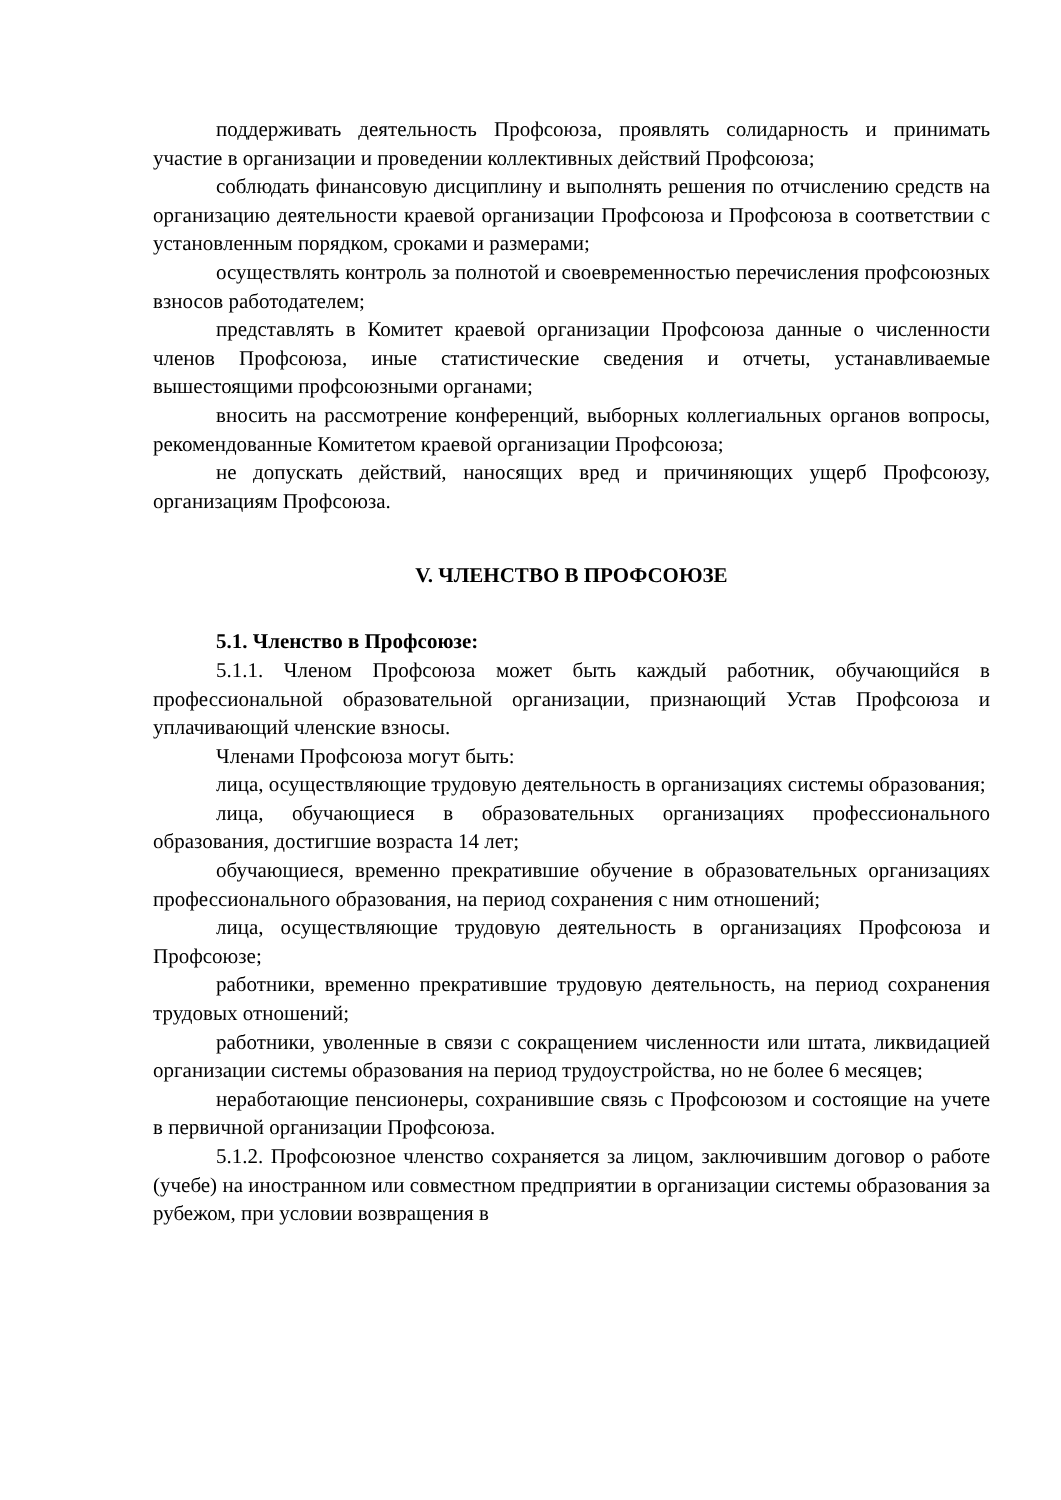поддерживать деятельность Профсоюза, проявлять солидарность и принимать участие в организации и проведении коллективных действий Профсоюза;
соблюдать финансовую дисциплину и выполнять решения по отчислению средств на организацию деятельности краевой организации Профсоюза и Профсоюза в соответствии с установленным порядком, сроками и размерами;
осуществлять контроль за полнотой и своевременностью перечисления профсоюзных взносов работодателем;
представлять в Комитет краевой организации Профсоюза данные о численности членов Профсоюза, иные статистические сведения и отчеты, устанавливаемые вышестоящими профсоюзными органами;
вносить на рассмотрение конференций, выборных коллегиальных органов вопросы, рекомендованные Комитетом краевой организации Профсоюза;
не допускать действий, наносящих вред и причиняющих ущерб Профсоюзу, организациям Профсоюза.
V. ЧЛЕНСТВО В ПРОФСОЮЗЕ
5.1. Членство в Профсоюзе:
5.1.1. Членом Профсоюза может быть каждый работник, обучающийся в профессиональной образовательной организации, признающий Устав Профсоюза и уплачивающий членские взносы.
Членами Профсоюза могут быть:
лица, осуществляющие трудовую деятельность в организациях системы образования;
лица, обучающиеся в образовательных организациях профессионального образования, достигшие возраста 14 лет;
обучающиеся, временно прекратившие обучение в образовательных организациях профессионального образования, на период сохранения с ним отношений;
лица, осуществляющие трудовую деятельность в организациях Профсоюза и Профсоюзе;
работники, временно прекратившие трудовую деятельность, на период сохранения трудовых отношений;
работники, уволенные в связи с сокращением численности или штата, ликвидацией организации системы образования на период трудоустройства, но не более 6 месяцев;
неработающие пенсионеры, сохранившие связь с Профсоюзом и состоящие на учете в первичной организации Профсоюза.
5.1.2. Профсоюзное членство сохраняется за лицом, заключившим договор о работе (учебе) на иностранном или совместном предприятии в организации системы образования за рубежом, при условии возвращения в